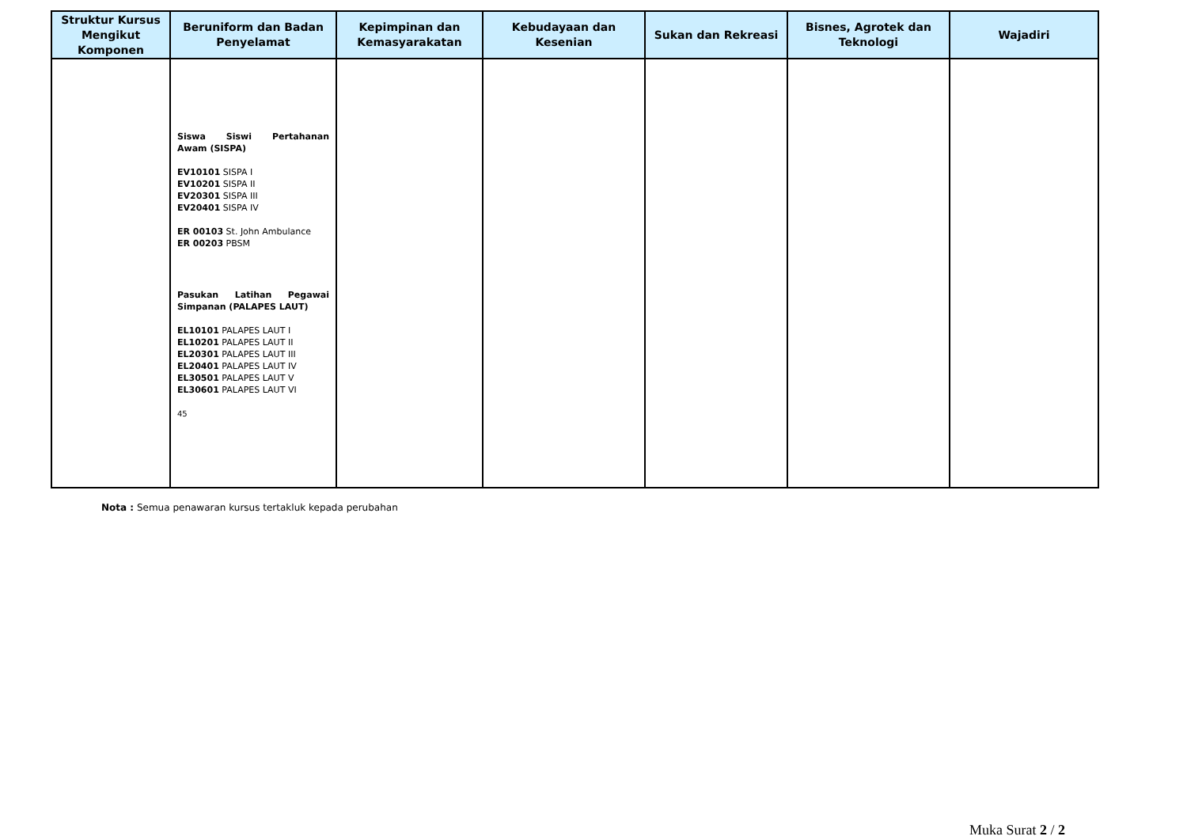| Struktur Kursus Mengikut Komponen | Beruniform dan Badan Penyelamat | Kepimpinan dan Kemasyarakatan | Kebudayaan dan Kesenian | Sukan dan Rekreasi | Bisnes, Agrotek dan Teknologi | Wajadiri |
| --- | --- | --- | --- | --- | --- | --- |
| | Siswa Siswi Pertahanan Awam (SISPA) EV10101 SISPA I EV10201 SISPA II EV20301 SISPA III EV20401 SISPA IV ER 00103 St. John Ambulance ER 00203 PBSM Pasukan Latihan Pegawai Simpanan (PALAPES LAUT) EL10101 PALAPES LAUT I EL10201 PALAPES LAUT II EL20301 PALAPES LAUT III EL20401 PALAPES LAUT IV EL30501 PALAPES LAUT V EL30601 PALAPES LAUT VI 45 | | | | | |
Nota : Semua penawaran kursus tertakluk kepada perubahan
Muka Surat 2 / 2